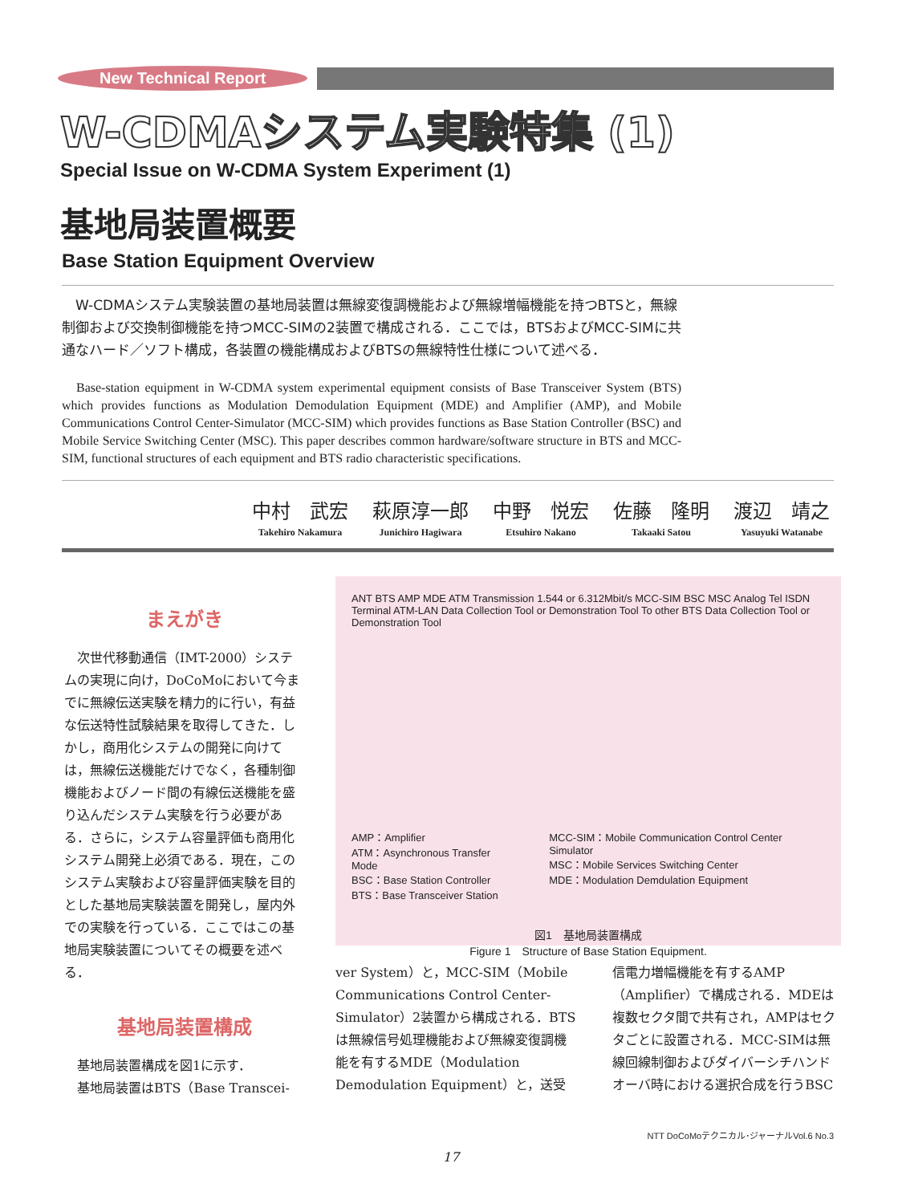New Technical Report
W-CDMAシステム実験特集 (1)
Special Issue on W-CDMA System Experiment (1)
基地局装置概要
Base Station Equipment Overview
W-CDMAシステム実験装置の基地局装置は無線変復調機能および無線増幅機能を持つBTSと，無線制御および交換制御機能を持つMCC-SIMの2装置で構成される．ここでは，BTSおよびMCC-SIMに共通なハード／ソフト構成，各装置の機能構成およびBTSの無線特性仕様について述べる．
Base-station equipment in W-CDMA system experimental equipment consists of Base Transceiver System (BTS) which provides functions as Modulation Demodulation Equipment (MDE) and Amplifier (AMP), and Mobile Communications Control Center-Simulator (MCC-SIM) which provides functions as Base Station Controller (BSC) and Mobile Service Switching Center (MSC). This paper describes common hardware/software structure in BTS and MCC-SIM, functional structures of each equipment and BTS radio characteristic specifications.
中村　武宏
Takehiro Nakamura
萩原淳一郎
Junichiro Hagiwara
中野　悦宏
Etsuhiro Nakano
佐藤　隆明
Takaaki Satou
渡辺　靖之
Yasuyuki Watanabe
まえがき
　次世代移動通信（IMT-2000）システムの実現に向け，DoCoMoにおいて今までに無線伝送実験を精力的に行い，有益な伝送特性試験結果を取得してきた．しかし，商用化システムの開発に向けては，無線伝送機能だけでなく，各種制御機能およびノード間の有線伝送機能を盛り込んだシステム実験を行う必要がある．さらに，システム容量評価も商用化システム開発上必須である．現在，このシステム実験および容量評価実験を目的とした基地局実験装置を開発し，屋内外での実験を行っている．ここではこの基地局実験装置についてその概要を述べる．
基地局装置構成
　基地局装置構成を図1に示す．
　基地局装置はBTS（Base Transcei-
ANT BTS AMP MDE ATM Transmission 1.544 or 6.312Mbit/s MCC-SIM BSC MSC Analog Tel ISDN Terminal ATM-LAN Data Collection Tool or Demonstration Tool To other BTS Data Collection Tool or Demonstration Tool
AMP：Amplifier
ATM：Asynchronous Transfer Mode
BSC：Base Station Controller
BTS：Base Transceiver Station
MCC-SIM：Mobile Communication Control Center Simulator
MSC：Mobile Services Switching Center
MDE：Modulation Demdulation Equipment
図1　基地局装置構成
Figure 1　Structure of Base Station Equipment.
ver System）と，MCC-SIM（Mobile Communications Control Center-Simulator）2装置から構成される．BTSは無線信号処理機能および無線変復調機能を有するMDE（Modulation Demodulation Equipment）と，送受
信電力増幅機能を有するAMP（Amplifier）で構成される．MDEは複数セクタ間で共有され，AMPはセクタごとに設置される．MCC-SIMは無線回線制御およびダイバーシチハンドオーバ時における選択合成を行うBSC
NTT DoCoMoテクニカル･ジャーナルVol.6 No.3
17